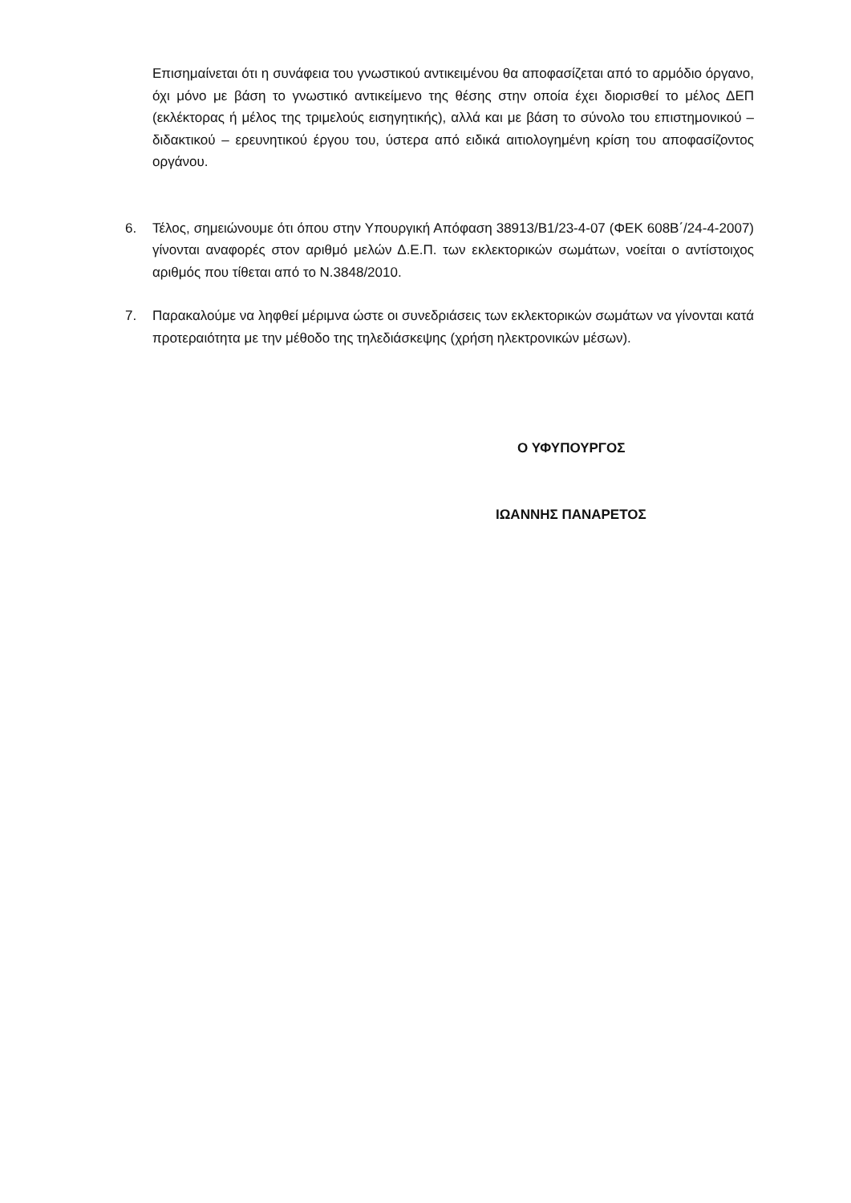Επισημαίνεται ότι η συνάφεια του γνωστικού αντικειμένου θα αποφασίζεται από το αρμόδιο όργανο, όχι μόνο με βάση το γνωστικό αντικείμενο της θέσης στην οποία έχει διορισθεί το μέλος ΔΕΠ (εκλέκτορας ή μέλος της τριμελούς εισηγητικής), αλλά και με βάση το σύνολο του επιστημονικού – διδακτικού – ερευνητικού έργου του, ύστερα από ειδικά αιτιολογημένη κρίση του αποφασίζοντος οργάνου.
6. Τέλος, σημειώνουμε ότι όπου στην Υπουργική Απόφαση 38913/Β1/23-4-07 (ΦΕΚ 608Β΄/24-4-2007) γίνονται αναφορές στον αριθμό μελών Δ.Ε.Π. των εκλεκτορικών σωμάτων, νοείται ο αντίστοιχος αριθμός που τίθεται από το Ν.3848/2010.
7. Παρακαλούμε να ληφθεί μέριμνα ώστε οι συνεδριάσεις των εκλεκτορικών σωμάτων να γίνονται κατά προτεραιότητα με την μέθοδο της τηλεδιάσκεψης (χρήση ηλεκτρονικών μέσων).
Ο ΥΦΥΠΟΥΡΓΟΣ
ΙΩΑΝΝΗΣ ΠΑΝΑΡΕΤΟΣ